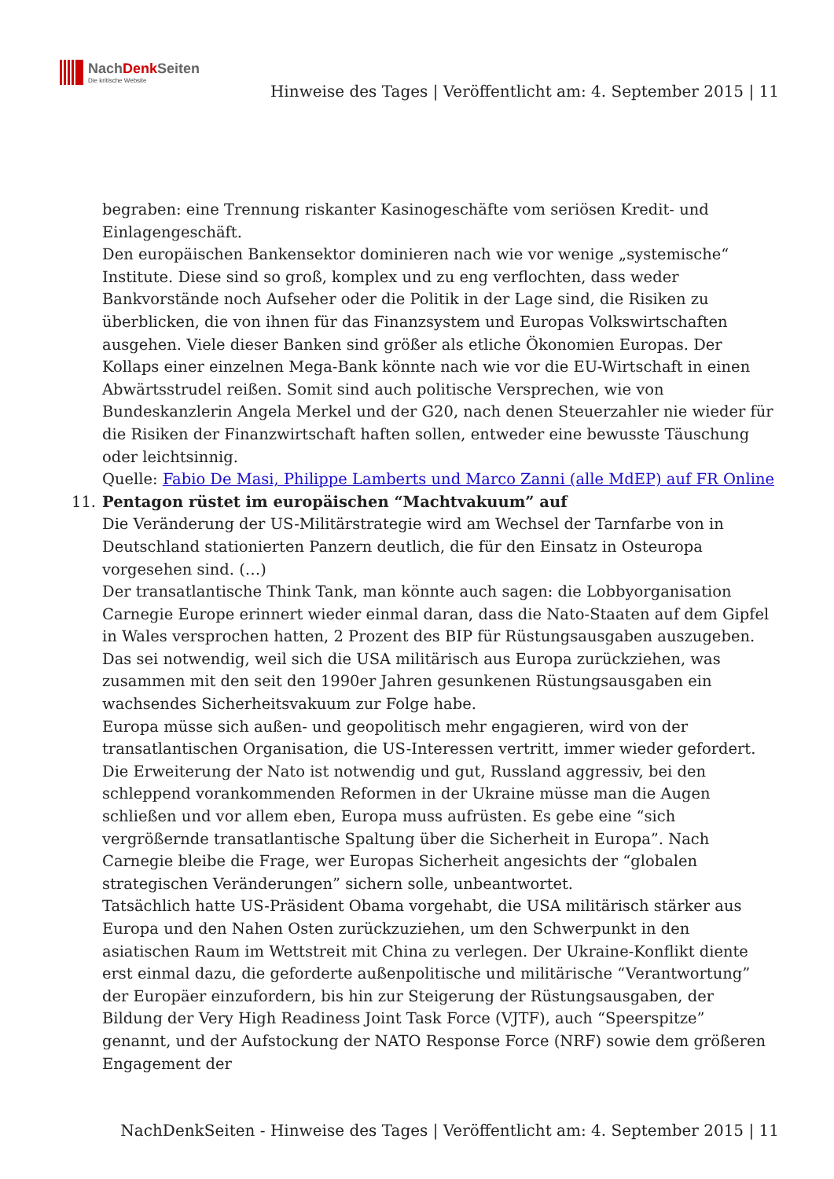NachDenk Seiten
Die kritische Website
Hinweise des Tages | Veröffentlicht am: 4. September 2015 | 11
begraben: eine Trennung riskanter Kasinogeschäfte vom seriösen Kredit- und Einlagengeschäft.
Den europäischen Bankensektor dominieren nach wie vor wenige „systemische“ Institute. Diese sind so groß, komplex und zu eng verflochten, dass weder Bankvorstände noch Aufseher oder die Politik in der Lage sind, die Risiken zu überblicken, die von ihnen für das Finanzsystem und Europas Volkswirtschaften ausgehen. Viele dieser Banken sind größer als etliche Ökonomien Europas. Der Kollaps einer einzelnen Mega-Bank könnte nach wie vor die EU-Wirtschaft in einen Abwärtsstrudel reißen. Somit sind auch politische Versprechen, wie von Bundeskanzlerin Angela Merkel und der G20, nach denen Steuerzahler nie wieder für die Risiken der Finanzwirtschaft haften sollen, entweder eine bewusste Täuschung oder leichtsinnig.
Quelle: Fabio De Masi, Philippe Lamberts und Marco Zanni (alle MdEP) auf FR Online
11. Pentagon rüstet im europäischen “Machtvakuum” auf
Die Veränderung der US-Militärstrategie wird am Wechsel der Tarnfarbe von in Deutschland stationierten Panzern deutlich, die für den Einsatz in Osteuropa vorgesehen sind. (…)
Der transatlantische Think Tank, man könnte auch sagen: die Lobbyorganisation Carnegie Europe erinnert wieder einmal daran, dass die Nato-Staaten auf dem Gipfel in Wales versprochen hatten, 2 Prozent des BIP für Rüstungsausgaben auszugeben. Das sei notwendig, weil sich die USA militärisch aus Europa zurückziehen, was zusammen mit den seit den 1990er Jahren gesunkenen Rüstungsausgaben ein wachsendes Sicherheitsvakuum zur Folge habe.
Europa müsse sich außen- und geopolitisch mehr engagieren, wird von der transatlantischen Organisation, die US-Interessen vertritt, immer wieder gefordert. Die Erweiterung der Nato ist notwendig und gut, Russland aggressiv, bei den schleppend vorankommenden Reformen in der Ukraine müsse man die Augen schließen und vor allem eben, Europa muss aufrüsten. Es gebe eine “sich vergrößernde transatlantische Spaltung über die Sicherheit in Europa”. Nach Carnegie bleibe die Frage, wer Europas Sicherheit angesichts der “globalen strategischen Veränderungen” sichern solle, unbeantwortet.
Tatsächlich hatte US-Präsident Obama vorgehabt, die USA militärisch stärker aus Europa und den Nahen Osten zurückzuziehen, um den Schwerpunkt in den asiatischen Raum im Wettstreit mit China zu verlegen. Der Ukraine-Konflikt diente erst einmal dazu, die geforderte außenpolitische und militärische “Verantwortung” der Europäer einzufordern, bis hin zur Steigerung der Rüstungsausgaben, der Bildung der Very High Readiness Joint Task Force (VJTF), auch “Speerspitze” genannt, und der Aufstockung der NATO Response Force (NRF) sowie dem größeren Engagement der
NachDenkSeiten - Hinweise des Tages | Veröffentlicht am: 4. September 2015 | 11